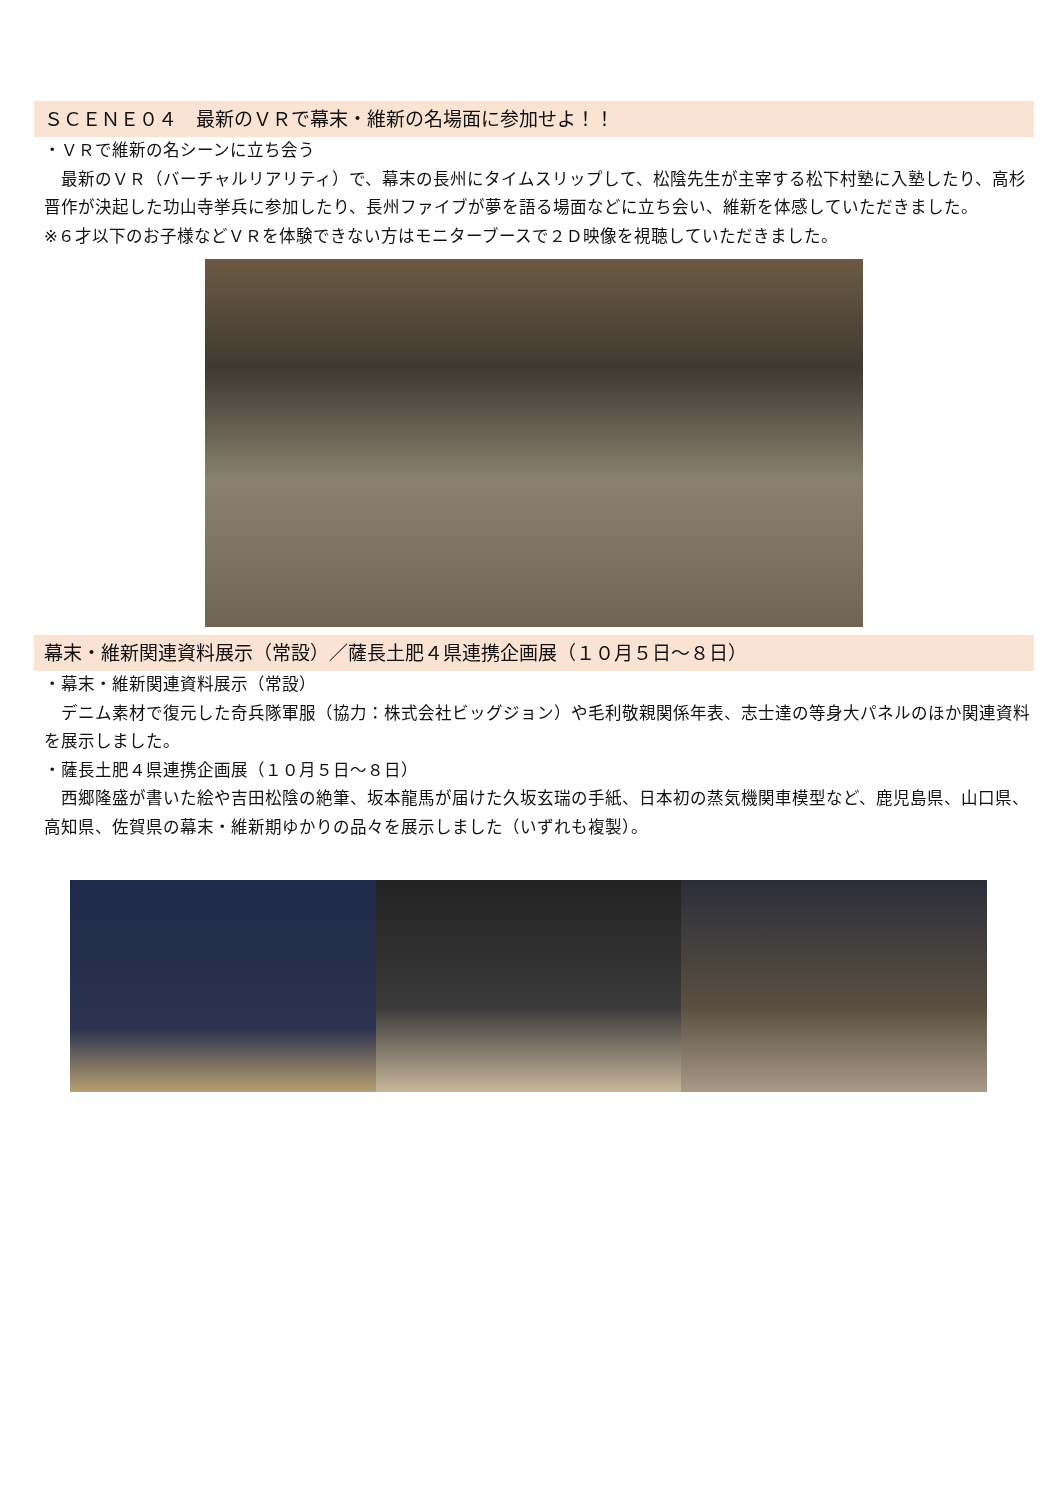ＳＣＥＮＥ０４　最新のＶＲで幕末・維新の名場面に参加せよ！！
・ＶＲで維新の名シーンに立ち会う
　最新のＶＲ（バーチャルリアリティ）で、幕末の長州にタイムスリップして、松陰先生が主宰する松下村塾に入塾したり、高杉晋作が決起した功山寺挙兵に参加したり、長州ファイブが夢を語る場面などに立ち会い、維新を体感していただきました。
※６才以下のお子様などＶＲを体験できない方はモニターブースで２Ｄ映像を視聴していただきました。
幕末・維新関連資料展示（常設）／薩長土肥４県連携企画展（１０月５日～８日）
・幕末・維新関連資料展示（常設）
　デニム素材で復元した奇兵隊軍服（協力：株式会社ビッグジョン）や毛利敬親関係年表、志士達の等身大パネルのほか関連資料を展示しました。
・薩長土肥４県連携企画展（１０月５日～８日）
　西郷隆盛が書いた絵や吉田松陰の絶筆、坂本龍馬が届けた久坂玄瑞の手紙、日本初の蒸気機関車模型など、鹿児島県、山口県、高知県、佐賀県の幕末・維新期ゆかりの品々を展示しました（いずれも複製）。